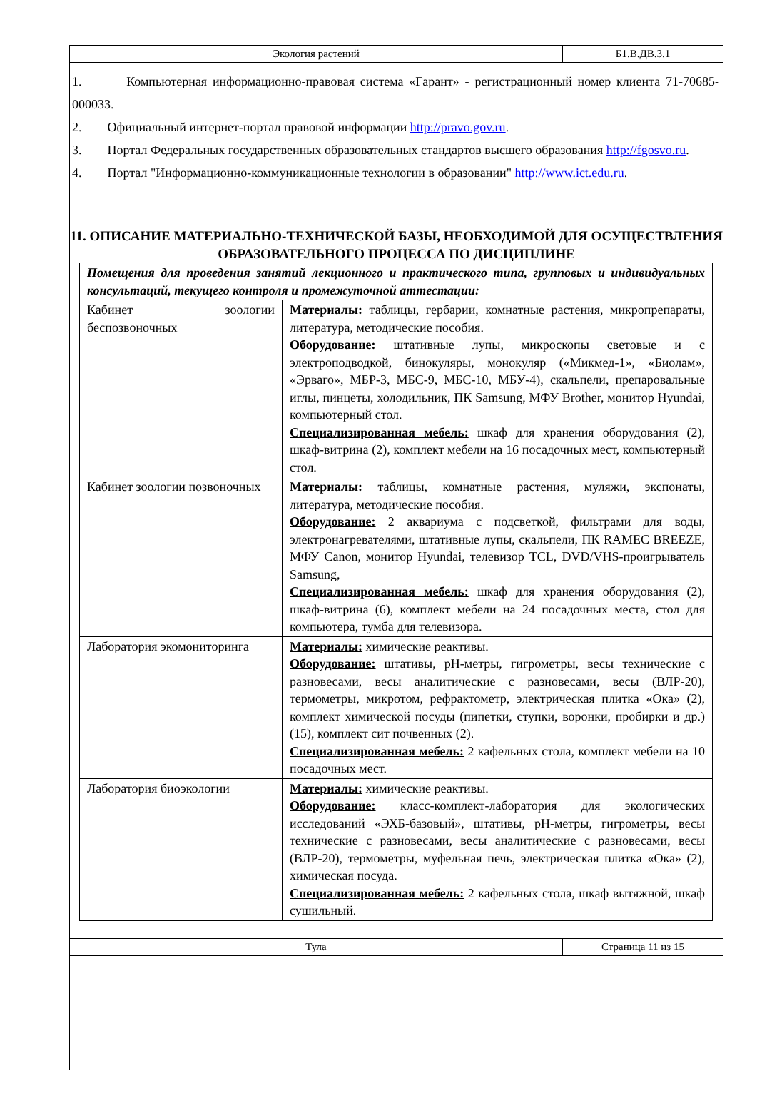| Экология растений | Б1.В.ДВ.3.1 |
1. Компьютерная информационно-правовая система «Гарант» - регистрационный номер клиента 71-70685-000033.
2. Официальный интернет-портал правовой информации http://pravo.gov.ru.
3. Портал Федеральных государственных образовательных стандартов высшего образования http://fgosvo.ru.
4. Портал "Информационно-коммуникационные технологии в образовании" http://www.ict.edu.ru.
11. ОПИСАНИЕ МАТЕРИАЛЬНО-ТЕХНИЧЕСКОЙ БАЗЫ, НЕОБХОДИМОЙ ДЛЯ ОСУЩЕСТВЛЕНИЯ ОБРАЗОВАТЕЛЬНОГО ПРОЦЕССА ПО ДИСЦИПЛИНЕ
| Помещения для проведения занятий лекционного и практического типа, групповых и индивидуальных консультаций, текущего контроля и промежуточной аттестации: | |
| Кабинет зоологии беспозвоночных | Материалы: таблицы, гербарии, комнатные растения, микропрепараты, литература, методические пособия. Оборудование: штативные лупы, микроскопы световые и с электроподводкой, бинокуляры, монокуляр («Микмед-1», «Биолам», «Эрваго», МБР-3, МБС-9, МБС-10, МБУ-4), скальпели, препаровальные иглы, пинцеты, холодильник, ПК Samsung, МФУ Brother, монитор Hyundai, компьютерный стол. Специализированная мебель: шкаф для хранения оборудования (2), шкаф-витрина (2), комплект мебели на 16 посадочных мест, компьютерный стол. |
| Кабинет зоологии позвоночных | Материалы: таблицы, комнатные растения, муляжи, экспонаты, литература, методические пособия. Оборудование: 2 аквариума с подсветкой, фильтрами для воды, электронагревателями, штативные лупы, скальпели, ПК RAMEC BREEZE, МФУ Canon, монитор Hyundai, телевизор TCL, DVD/VHS-проигрыватель Samsung, Специализированная мебель: шкаф для хранения оборудования (2), шкаф-витрина (6), комплект мебели на 24 посадочных места, стол для компьютера, тумба для телевизора. |
| Лаборатория экомониторинга | Материалы: химические реактивы. Оборудование: штативы, рН-метры, гигрометры, весы технические с разновесами, весы аналитические с разновесами, весы (ВЛР-20), термометры, микротом, рефрактометр, электрическая плитка «Ока» (2), комплект химической посуды (пипетки, ступки, воронки, пробирки и др.) (15), комплект сит почвенных (2). Специализированная мебель: 2 кафельных стола, комплект мебели на 10 посадочных мест. |
| Лаборатория биоэкологии | Материалы: химические реактивы. Оборудование: класс-комплект-лаборатория для экологических исследований «ЭХБ-базовый», штативы, рН-метры, гигрометры, весы технические с разновесами, весы аналитические с разновесами, весы (ВЛР-20), термометры, муфельная печь, электрическая плитка «Ока» (2), химическая посуда. Специализированная мебель: 2 кафельных стола, шкаф вытяжной, шкаф сушильный. |
| Тула | Страница 11 из 15 |